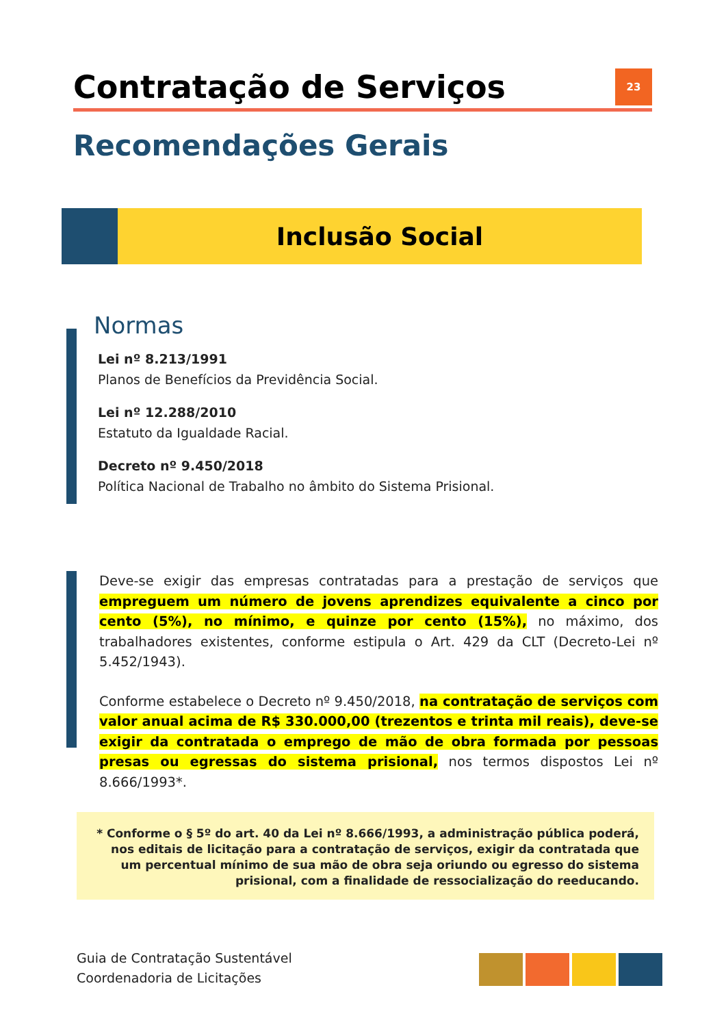Contratação de Serviços 23
Recomendações Gerais
Inclusão Social
Normas
Lei nº 8.213/1991
Planos de Benefícios da Previdência Social.
Lei nº 12.288/2010
Estatuto da Igualdade Racial.
Decreto nº 9.450/2018
Política Nacional de Trabalho no âmbito do Sistema Prisional.
Deve-se exigir das empresas contratadas para a prestação de serviços que empreguem um número de jovens aprendizes equivalente a cinco por cento (5%), no mínimo, e quinze por cento (15%), no máximo, dos trabalhadores existentes, conforme estipula o Art. 429 da CLT (Decreto-Lei nº 5.452/1943).
Conforme estabelece o Decreto nº 9.450/2018, na contratação de serviços com valor anual acima de R$ 330.000,00 (trezentos e trinta mil reais), deve-se exigir da contratada o emprego de mão de obra formada por pessoas presas ou egressas do sistema prisional, nos termos dispostos Lei nº 8.666/1993*.
* Conforme o § 5º do art. 40 da Lei nº 8.666/1993, a administração pública poderá, nos editais de licitação para a contratação de serviços, exigir da contratada que um percentual mínimo de sua mão de obra seja oriundo ou egresso do sistema prisional, com a finalidade de ressocialização do reeducando.
Guia de Contratação Sustentável
Coordenadoria de Licitações